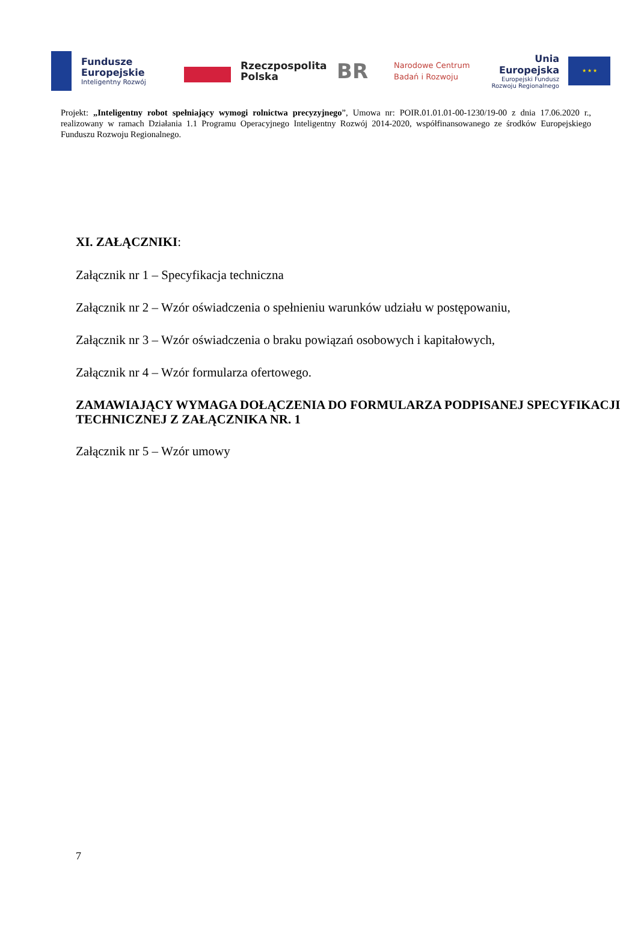Fundusze
Europejskie
Inteligentny Rozwój
Rzeczpospolita
Polska
BR
Narodowe Centrum
Badań i Rozwoju
Unia Europejska
Europejski Fundusz
Rozwoju Regionalnego
★ ★ ★
Projekt: „Inteligentny robot spełniający wymogi rolnictwa precyzyjnego”, Umowa nr: POIR.01.01.01-00-1230/19-00 z dnia 17.06.2020 r., realizowany w ramach Działania 1.1 Programu Operacyjnego Inteligentny Rozwój 2014-2020, współfinansowanego ze środków Europejskiego Funduszu Rozwoju Regionalnego.
XI. ZAŁĄCZNIKI:
Załącznik nr 1 – Specyfikacja techniczna
Załącznik nr 2 – Wzór oświadczenia o spełnieniu warunków udziału w postępowaniu,
Załącznik nr 3 – Wzór oświadczenia o braku powiązań osobowych i kapitałowych,
Załącznik nr 4 – Wzór formularza ofertowego.
ZAMAWIAJĄCY WYMAGA DOŁĄCZENIA DO FORMULARZA PODPISANEJ SPECYFIKACJI TECHNICZNEJ Z ZAŁĄCZNIKA NR. 1
Załącznik nr 5 – Wzór umowy
7